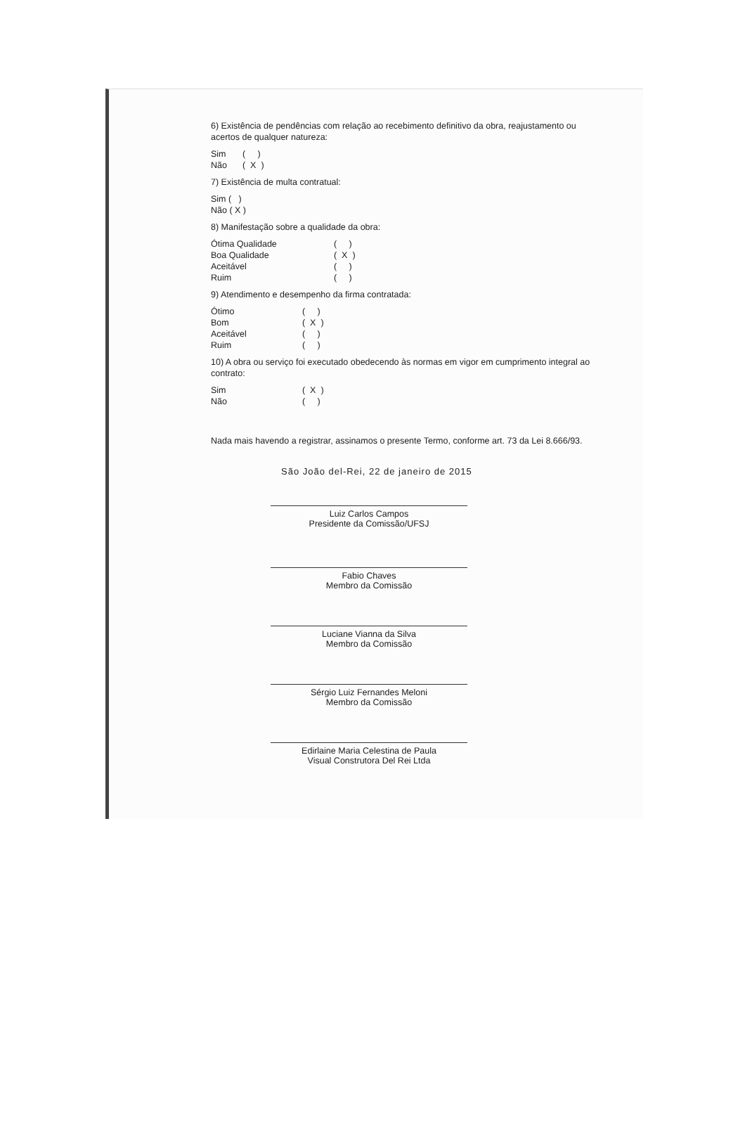6) Existência de pendências com relação ao recebimento definitivo da obra, reajustamento ou acertos de qualquer natureza:
Sim ( )
Não ( X )
7) Existência de multa contratual:
Sim ( )
Não ( X )
8) Manifestação sobre a qualidade da obra:
Ótima Qualidade ( )
Boa Qualidade ( X )
Aceitável ( )
Ruim ( )
9) Atendimento e desempenho da firma contratada:
Ótimo ( )
Bom ( X )
Aceitável ( )
Ruim ( )
10) A obra ou serviço foi executado obedecendo às normas em vigor em cumprimento integral ao contrato:
Sim ( X )
Não ( )
Nada mais havendo a registrar, assinamos o presente Termo, conforme art. 73 da Lei 8.666/93.
São João del-Rei, 22 de janeiro de 2015
Luiz Carlos Campos
Presidente da Comissão/UFSJ
Fabio Chaves
Membro da Comissão
Luciane Vianna da Silva
Membro da Comissão
Sérgio Luiz Fernandes Meloni
Membro da Comissão
Edirlaine Maria Celestina de Paula
Visual Construtora Del Rei Ltda